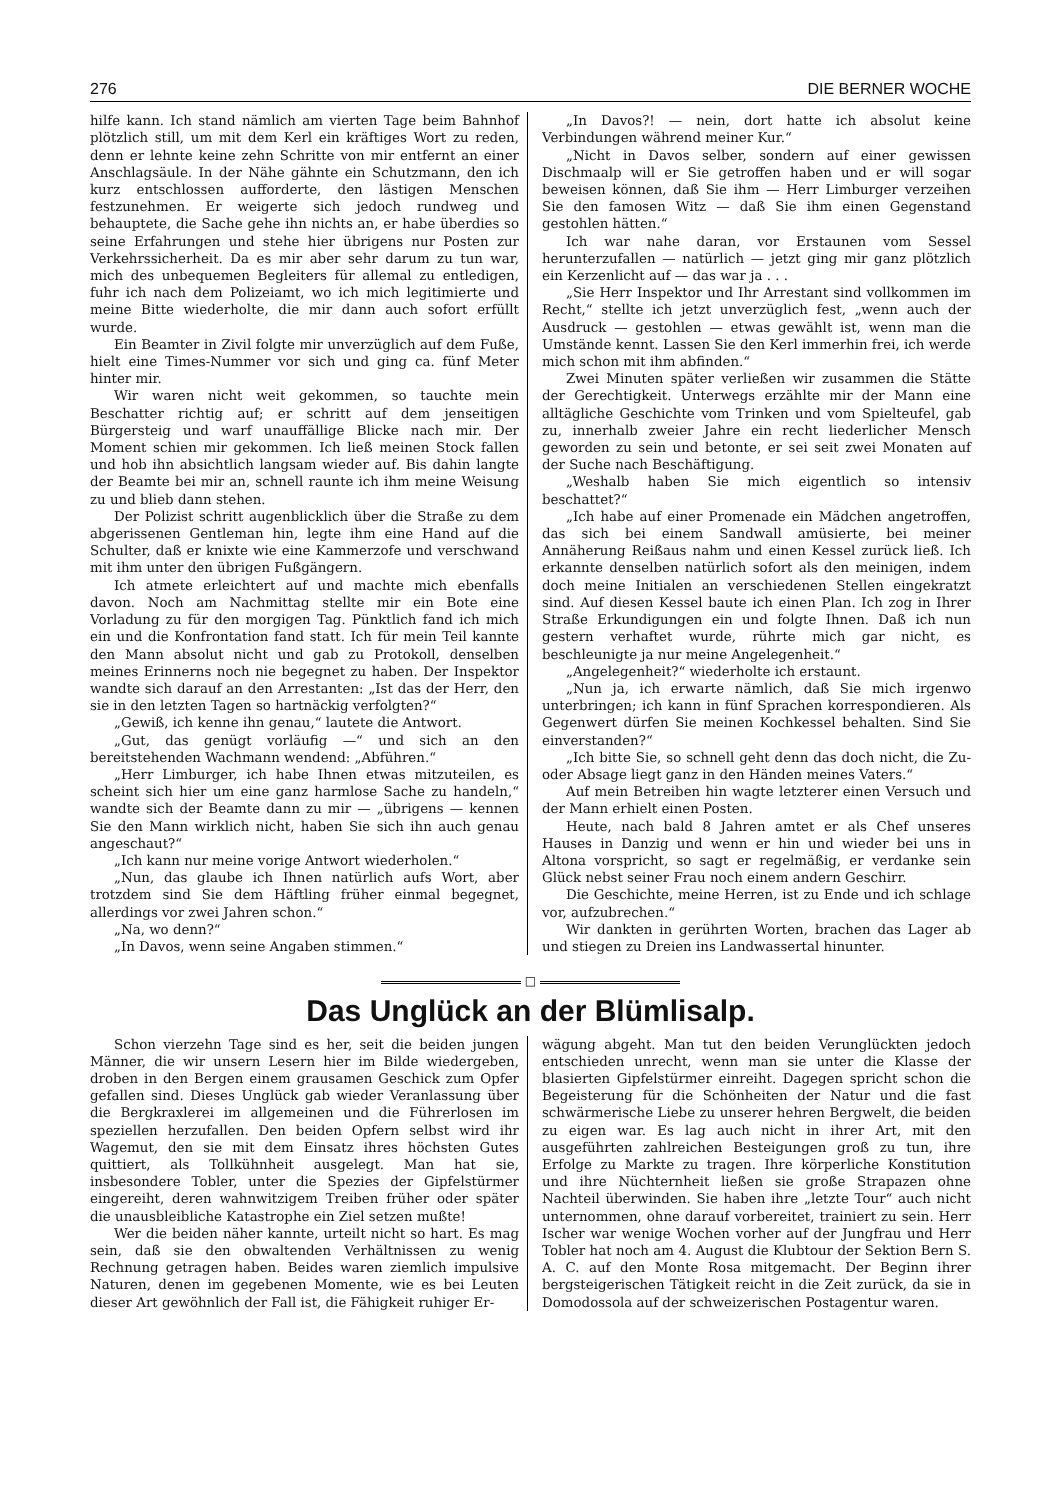276 DIE BERNER WOCHE
hilfe kann. Ich stand nämlich am vierten Tage beim Bahnhof plötzlich still, um mit dem Kerl ein kräftiges Wort zu reden, denn er lehnte keine zehn Schritte von mir entfernt an einer Anschlagsäule. In der Nähe gähnte ein Schutzmann, den ich kurz entschlossen aufforderte, den lästigen Menschen festzunehmen. Er weigerte sich jedoch rundweg und behauptete, die Sache gehe ihn nichts an, er habe überdies so seine Erfahrungen und stehe hier übrigens nur Posten zur Verkehrssicherheit. Da es mir aber sehr darum zu tun war, mich des unbequemen Begleiters für allemal zu entledigen, fuhr ich nach dem Polizeiamt, wo ich mich legitimierte und meine Bitte wiederholte, die mir dann auch sofort erfüllt wurde.
Ein Beamter in Zivil folgte mir unverzüglich auf dem Fuße, hielt eine Times-Nummer vor sich und ging ca. fünf Meter hinter mir.
Wir waren nicht weit gekommen, so tauchte mein Beschatter richtig auf; er schritt auf dem jenseitigen Bürgersteig und warf unauffällige Blicke nach mir. Der Moment schien mir gekommen. Ich ließ meinen Stock fallen und hob ihn absichtlich langsam wieder auf. Bis dahin langte der Beamte bei mir an, schnell raunte ich ihm meine Weisung zu und blieb dann stehen.
Der Polizist schritt augenblicklich über die Straße zu dem abgerissenen Gentleman hin, legte ihm eine Hand auf die Schulter, daß er knixte wie eine Kammerzofe und verschwand mit ihm unter den übrigen Fußgängern.
Ich atmete erleichtert auf und machte mich ebenfalls davon. Noch am Nachmittag stellte mir ein Bote eine Vorladung zu für den morgigen Tag. Pünktlich fand ich mich ein und die Konfrontation fand statt. Ich für mein Teil kannte den Mann absolut nicht und gab zu Protokoll, denselben meines Erinnerns noch nie begegnet zu haben. Der Inspektor wandte sich darauf an den Arrestanten: „Ist das der Herr, den sie in den letzten Tagen so hartnäckig verfolgten?“
„Gewiß, ich kenne ihn genau,“ lautete die Antwort.
„Gut, das genügt vorläufig —“ und sich an den bereitstehenden Wachmann wendend: „Abführen.“
„Herr Limburger, ich habe Ihnen etwas mitzuteilen, es scheint sich hier um eine ganz harmlose Sache zu handeln,“ wandte sich der Beamte dann zu mir — „übrigens — kennen Sie den Mann wirklich nicht, haben Sie sich ihn auch genau angeschaut?“
„Ich kann nur meine vorige Antwort wiederholen.“
„Nun, das glaube ich Ihnen natürlich aufs Wort, aber trotzdem sind Sie dem Häftling früher einmal begegnet, allerdings vor zwei Jahren schon.“
„Na, wo denn?“
„In Davos, wenn seine Angaben stimmen.“
„In Davos?! — nein, dort hatte ich absolut keine Verbindungen während meiner Kur.“
„Nicht in Davos selber, sondern auf einer gewissen Dischmaalp will er Sie getroffen haben und er will sogar beweisen können, daß Sie ihm — Herr Limburger verzeihen Sie den famosen Witz — daß Sie ihm einen Gegenstand gestohlen hätten.“
Ich war nahe daran, vor Erstaunen vom Sessel herunterzufallen — natürlich — jetzt ging mir ganz plötzlich ein Kerzenlicht auf — das war ja . . .
„Sie Herr Inspektor und Ihr Arrestant sind vollkommen im Recht,“ stellte ich jetzt unverzüglich fest, „wenn auch der Ausdruck — gestohlen — etwas gewählt ist, wenn man die Umstände kennt. Lassen Sie den Kerl immerhin frei, ich werde mich schon mit ihm abfinden.“
Zwei Minuten später verließen wir zusammen die Stätte der Gerechtigkeit. Unterwegs erzählte mir der Mann eine alltägliche Geschichte vom Trinken und vom Spielteufel, gab zu, innerhalb zweier Jahre ein recht liederlicher Mensch geworden zu sein und betonte, er sei seit zwei Monaten auf der Suche nach Beschäftigung.
„Weshalb haben Sie mich eigentlich so intensiv beschattet?“
„Ich habe auf einer Promenade ein Mädchen angetroffen, das sich bei einem Sandwall amüsierte, bei meiner Annäherung Reißaus nahm und einen Kessel zurück ließ. Ich erkannte denselben natürlich sofort als den meinigen, indem doch meine Initialen an verschiedenen Stellen eingekratzt sind. Auf diesen Kessel baute ich einen Plan. Ich zog in Ihrer Straße Erkundigungen ein und folgte Ihnen. Daß ich nun gestern verhaftet wurde, rührte mich gar nicht, es beschleunigte ja nur meine Angelegenheit.“
„Angelegenheit?“ wiederholte ich erstaunt.
„Nun ja, ich erwarte nämlich, daß Sie mich irgenwo unterbringen; ich kann in fünf Sprachen korrespondieren. Als Gegenwert dürfen Sie meinen Kochkessel behalten. Sind Sie einverstanden?“
„Ich bitte Sie, so schnell geht denn das doch nicht, die Zu- oder Absage liegt ganz in den Händen meines Vaters.“
Auf mein Betreiben hin wagte letzterer einen Versuch und der Mann erhielt einen Posten.
Heute, nach bald 8 Jahren amtet er als Chef unseres Hauses in Danzig und wenn er hin und wieder bei uns in Altona vorspricht, so sagt er regelmäßig, er verdanke sein Glück nebst seiner Frau noch einem andern Geschirr.
Die Geschichte, meine Herren, ist zu Ende und ich schlage vor, aufzubrechen.“
Wir dankten in gerührten Worten, brachen das Lager ab und stiegen zu Dreien ins Landwassertal hinunter.
□
Das Unglück an der Blümlisalp.
Schon vierzehn Tage sind es her, seit die beiden jungen Männer, die wir unsern Lesern hier im Bilde wiedergeben, droben in den Bergen einem grausamen Geschick zum Opfer gefallen sind. Dieses Unglück gab wieder Veranlassung über die Bergkraxlerei im allgemeinen und die Führerlosen im speziellen herzufallen. Den beiden Opfern selbst wird ihr Wagemut, den sie mit dem Einsatz ihres höchsten Gutes quittiert, als Tollkühnheit ausgelegt. Man hat sie, insbesondere Tobler, unter die Spezies der Gipfelstürmer eingereiht, deren wahnwitzigem Treiben früher oder später die unausbleibliche Katastrophe ein Ziel setzen mußte!
Wer die beiden näher kannte, urteilt nicht so hart. Es mag sein, daß sie den obwaltenden Verhältnissen zu wenig Rechnung getragen haben. Beides waren ziemlich impulsive Naturen, denen im gegebenen Momente, wie es bei Leuten dieser Art gewöhnlich der Fall ist, die Fähigkeit ruhiger Er-
wägung abgeht. Man tut den beiden Verunglückten jedoch entschieden unrecht, wenn man sie unter die Klasse der blasierten Gipfelstürmer einreiht. Dagegen spricht schon die Begeisterung für die Schönheiten der Natur und die fast schwärmerische Liebe zu unserer hehren Bergwelt, die beiden zu eigen war. Es lag auch nicht in ihrer Art, mit den ausgeführten zahlreichen Besteigungen groß zu tun, ihre Erfolge zu Markte zu tragen. Ihre körperliche Konstitution und ihre Nüchternheit ließen sie große Strapazen ohne Nachteil überwinden. Sie haben ihre „letzte Tour“ auch nicht unternommen, ohne darauf vorbereitet, trainiert zu sein. Herr Ischer war wenige Wochen vorher auf der Jungfrau und Herr Tobler hat noch am 4. August die Klubtour der Sektion Bern S. A. C. auf den Monte Rosa mitgemacht. Der Beginn ihrer bergsteigerischen Tätigkeit reicht in die Zeit zurück, da sie in Domodossola auf der schweizerischen Postagentur waren.